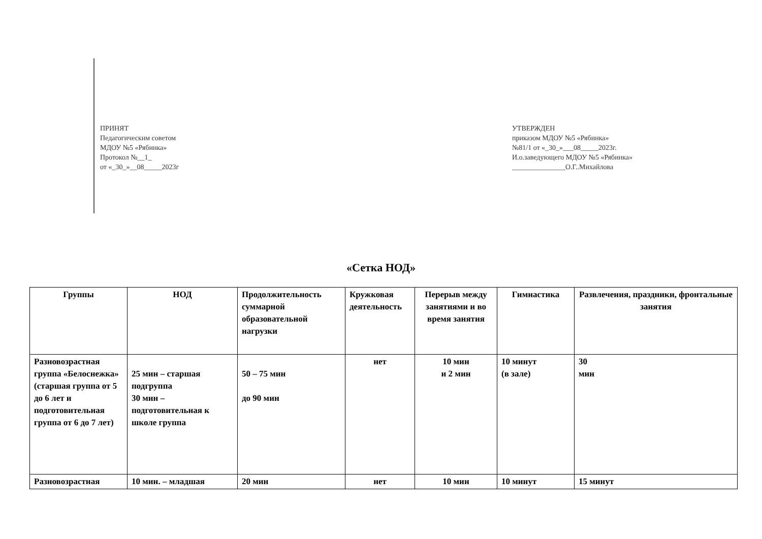ПРИНЯТ
Педагогическим советом
МДОУ №5 «Рябинка»
Протокол №__1_
от «_30_»__08_____2023г
УТВЕРЖДЕН
приказом МДОУ №5 «Рябинка»
№81/1 от «_30_»___08_____2023г.
И.о.заведующего МДОУ №5 «Рябинка»
_______________О.Г..Михайлова
«Сетка НОД»
| Группы | НОД | Продолжительность суммарной образовательной нагрузки | Кружковая деятельность | Перерыв между занятиями и во время занятия | Гимнастика | Развлечения, праздники, фронтальные занятия |
| --- | --- | --- | --- | --- | --- | --- |
| Разновозрастная группа «Белоснежка» (старшая группа от 5 до 6 лет и подготовительная группа от 6 до 7 лет) | 25 мин – старшая подгруппа 30 мин – подготовительная к школе группа | 50 – 75 мин до 90 мин | нет | 10 мин и 2 мин | 10 минут (в зале) | 30 мин |
| Разновозрастная | 10 мин. – младшая | 20 мин | нет | 10 мин | 10 минут | 15 минут |